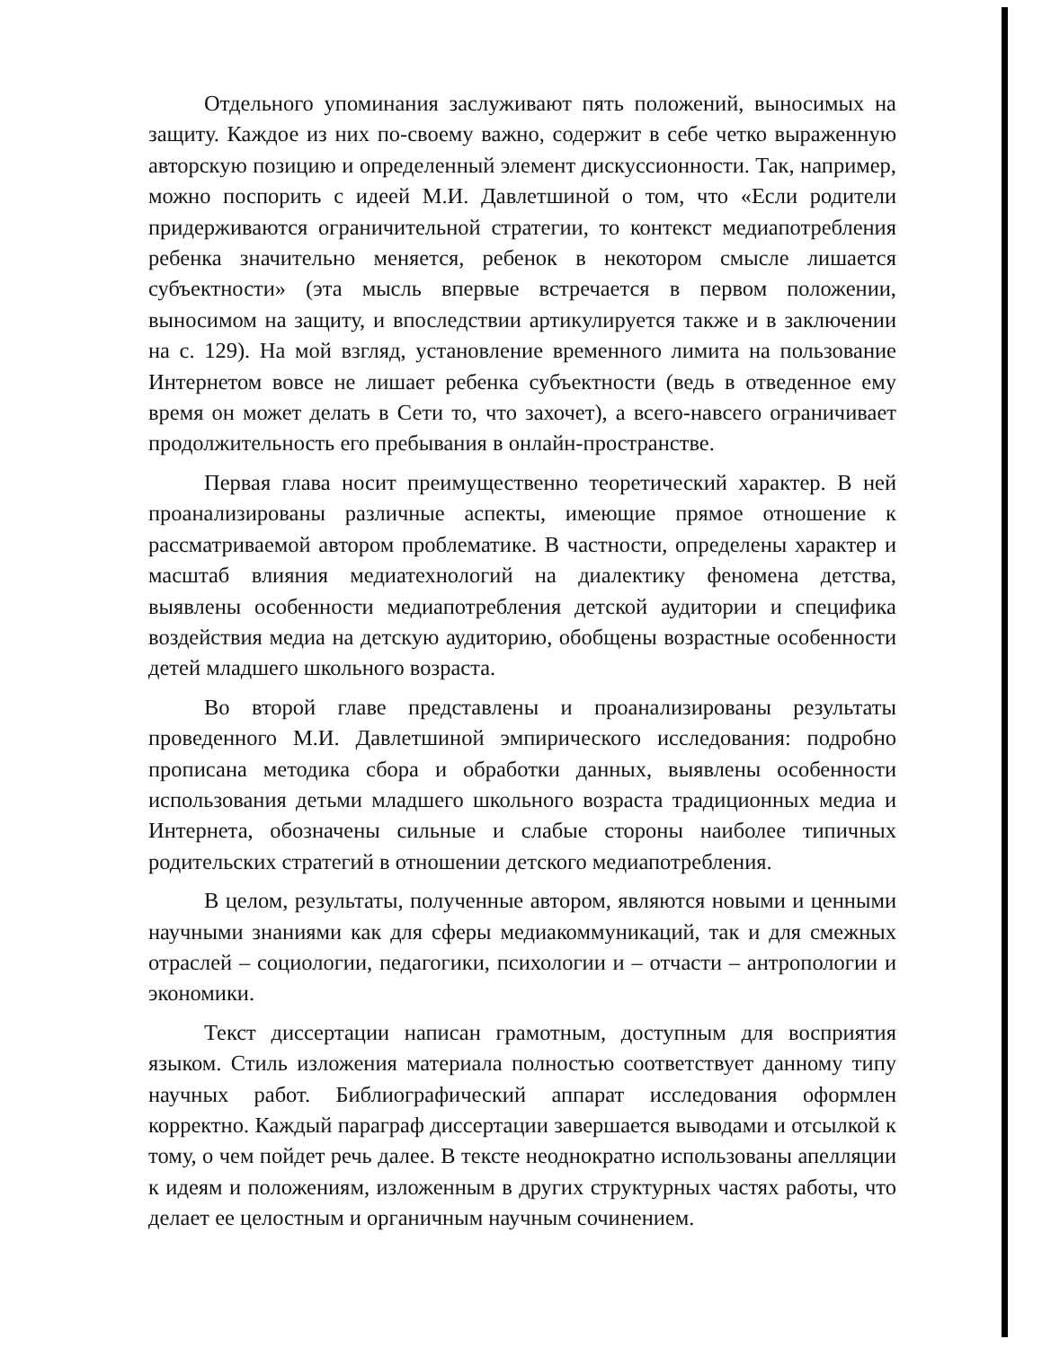Отдельного упоминания заслуживают пять положений, выносимых на защиту. Каждое из них по-своему важно, содержит в себе четко выраженную авторскую позицию и определенный элемент дискуссионности. Так, например, можно поспорить с идеей М.И. Давлетшиной о том, что «Если родители придерживаются ограничительной стратегии, то контекст медиапотребления ребенка значительно меняется, ребенок в некотором смысле лишается субъектности» (эта мысль впервые встречается в первом положении, выносимом на защиту, и впоследствии артикулируется также и в заключении на с. 129). На мой взгляд, установление временного лимита на пользование Интернетом вовсе не лишает ребенка субъектности (ведь в отведенное ему время он может делать в Сети то, что захочет), а всего-навсего ограничивает продолжительность его пребывания в онлайн-пространстве.
Первая глава носит преимущественно теоретический характер. В ней проанализированы различные аспекты, имеющие прямое отношение к рассматриваемой автором проблематике. В частности, определены характер и масштаб влияния медиатехнологий на диалектику феномена детства, выявлены особенности медиапотребления детской аудитории и специфика воздействия медиа на детскую аудиторию, обобщены возрастные особенности детей младшего школьного возраста.
Во второй главе представлены и проанализированы результаты проведенного М.И. Давлетшиной эмпирического исследования: подробно прописана методика сбора и обработки данных, выявлены особенности использования детьми младшего школьного возраста традиционных медиа и Интернета, обозначены сильные и слабые стороны наиболее типичных родительских стратегий в отношении детского медиапотребления.
В целом, результаты, полученные автором, являются новыми и ценными научными знаниями как для сферы медиакоммуникаций, так и для смежных отраслей – социологии, педагогики, психологии и – отчасти – антропологии и экономики.
Текст диссертации написан грамотным, доступным для восприятия языком. Стиль изложения материала полностью соответствует данному типу научных работ. Библиографический аппарат исследования оформлен корректно. Каждый параграф диссертации завершается выводами и отсылкой к тому, о чем пойдет речь далее. В тексте неоднократно использованы апелляции к идеям и положениям, изложенным в других структурных частях работы, что делает ее целостным и органичным научным сочинением.